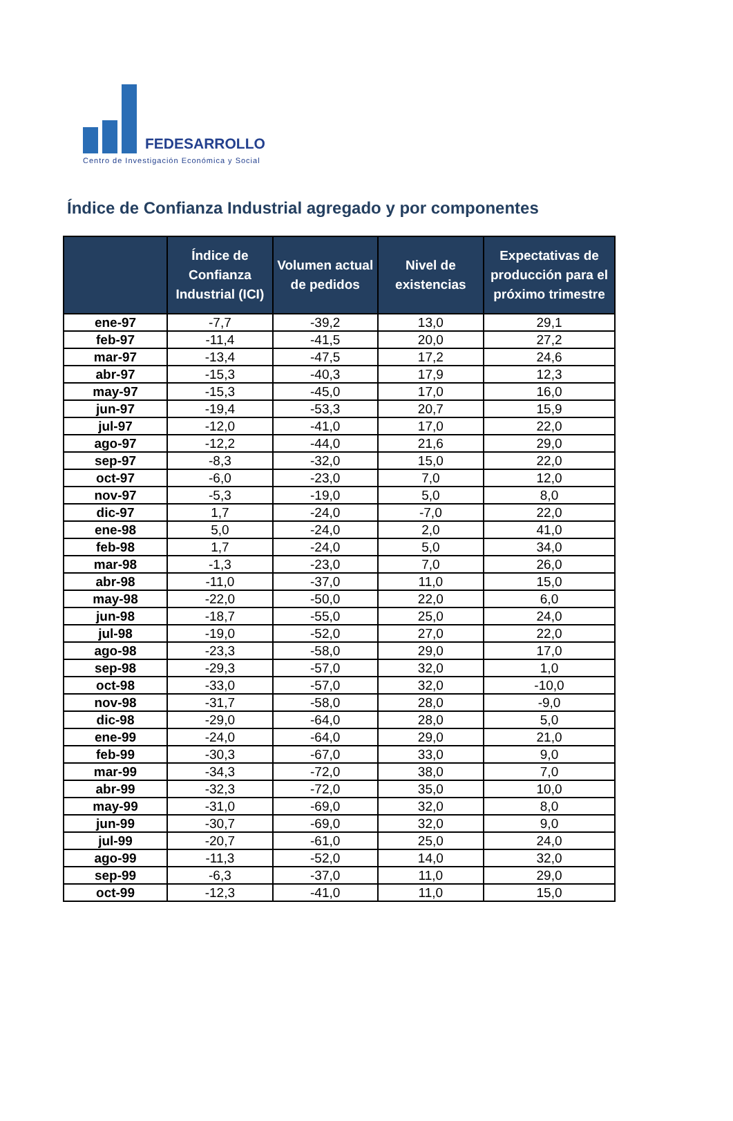FEDESARROLLO
Centro de Investigación Económica y Social
Índice de Confianza Industrial agregado y por componentes
| | Índice de Confianza Industrial (ICI) | Volumen actual de pedidos | Nivel de existencias | Expectativas de producción para el próximo trimestre |
| --- | --- | --- | --- | --- |
| ene-97 | -7,7 | -39,2 | 13,0 | 29,1 |
| feb-97 | -11,4 | -41,5 | 20,0 | 27,2 |
| mar-97 | -13,4 | -47,5 | 17,2 | 24,6 |
| abr-97 | -15,3 | -40,3 | 17,9 | 12,3 |
| may-97 | -15,3 | -45,0 | 17,0 | 16,0 |
| jun-97 | -19,4 | -53,3 | 20,7 | 15,9 |
| jul-97 | -12,0 | -41,0 | 17,0 | 22,0 |
| ago-97 | -12,2 | -44,0 | 21,6 | 29,0 |
| sep-97 | -8,3 | -32,0 | 15,0 | 22,0 |
| oct-97 | -6,0 | -23,0 | 7,0 | 12,0 |
| nov-97 | -5,3 | -19,0 | 5,0 | 8,0 |
| dic-97 | 1,7 | -24,0 | -7,0 | 22,0 |
| ene-98 | 5,0 | -24,0 | 2,0 | 41,0 |
| feb-98 | 1,7 | -24,0 | 5,0 | 34,0 |
| mar-98 | -1,3 | -23,0 | 7,0 | 26,0 |
| abr-98 | -11,0 | -37,0 | 11,0 | 15,0 |
| may-98 | -22,0 | -50,0 | 22,0 | 6,0 |
| jun-98 | -18,7 | -55,0 | 25,0 | 24,0 |
| jul-98 | -19,0 | -52,0 | 27,0 | 22,0 |
| ago-98 | -23,3 | -58,0 | 29,0 | 17,0 |
| sep-98 | -29,3 | -57,0 | 32,0 | 1,0 |
| oct-98 | -33,0 | -57,0 | 32,0 | -10,0 |
| nov-98 | -31,7 | -58,0 | 28,0 | -9,0 |
| dic-98 | -29,0 | -64,0 | 28,0 | 5,0 |
| ene-99 | -24,0 | -64,0 | 29,0 | 21,0 |
| feb-99 | -30,3 | -67,0 | 33,0 | 9,0 |
| mar-99 | -34,3 | -72,0 | 38,0 | 7,0 |
| abr-99 | -32,3 | -72,0 | 35,0 | 10,0 |
| may-99 | -31,0 | -69,0 | 32,0 | 8,0 |
| jun-99 | -30,7 | -69,0 | 32,0 | 9,0 |
| jul-99 | -20,7 | -61,0 | 25,0 | 24,0 |
| ago-99 | -11,3 | -52,0 | 14,0 | 32,0 |
| sep-99 | -6,3 | -37,0 | 11,0 | 29,0 |
| oct-99 | -12,3 | -41,0 | 11,0 | 15,0 |